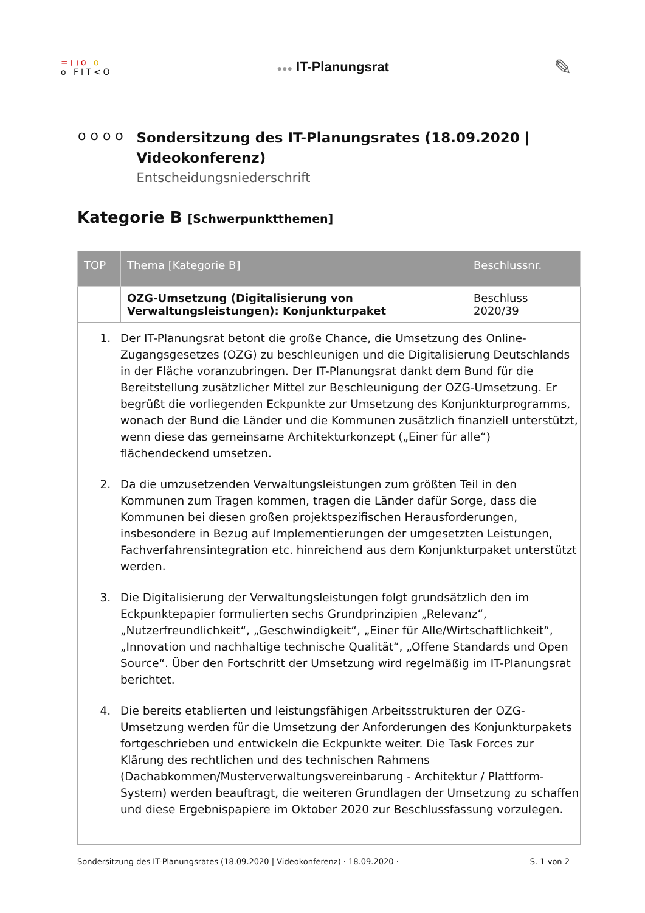=▢o o
o FIT<O
●●● IT-Planungsrat
✎
o o o o
Sondersitzung des IT-Planungsrates (18.09.2020 | Videokonferenz)
Entscheidungsniederschrift
Kategorie B [Schwerpunktthemen]
| TOP | Thema [Kategorie B] | Beschlussnr. |
| --- | --- | --- |
| | OZG-Umsetzung (Digitalisierung von Verwaltungsleistungen): Konjunkturpaket | Beschluss 2020/39 |
| 1. Der IT-Planungsrat betont die große Chance, die Umsetzung des Online-Zugangsgesetzes (OZG) zu beschleunigen und die Digitalisierung Deutschlands in der Fläche voranzubringen. Der IT-Planungsrat dankt dem Bund für die Bereitstellung zusätzlicher Mittel zur Beschleunigung der OZG-Umsetzung. Er begrüßt die vorliegenden Eckpunkte zur Umsetzung des Konjunkturprogramms, wonach der Bund die Länder und die Kommunen zusätzlich finanziell unterstützt, wenn diese das gemeinsame Architekturkonzept („Einer für alle“) flächendeckend umsetzen. 2. Da die umzusetzenden Verwaltungsleistungen zum größten Teil in den Kommunen zum Tragen kommen, tragen die Länder dafür Sorge, dass die Kommunen bei diesen großen projektspezifischen Herausforderungen, insbesondere in Bezug auf Implementierungen der umgesetzten Leistungen, Fachverfahrensintegration etc. hinreichend aus dem Konjunkturpaket unterstützt werden. 3. Die Digitalisierung der Verwaltungsleistungen folgt grundsätzlich den im Eckpunktepapier formulierten sechs Grundprinzipien „Relevanz“, „Nutzerfreundlichkeit“, „Geschwindigkeit“, „Einer für Alle/Wirtschaftlichkeit“, „Innovation und nachhaltige technische Qualität“, „Offene Standards und Open Source“. Über den Fortschritt der Umsetzung wird regelmäßig im IT-Planungsrat berichtet. 4. Die bereits etablierten und leistungsfähigen Arbeitsstrukturen der OZG-Umsetzung werden für die Umsetzung der Anforderungen des Konjunkturpakets fortgeschrieben und entwickeln die Eckpunkte weiter. Die Task Forces zur Klärung des rechtlichen und des technischen Rahmens (Dachabkommen/Musterverwaltungsvereinbarung - Architektur / Plattform-System) werden beauftragt, die weiteren Grundlagen der Umsetzung zu schaffen und diese Ergebnispapiere im Oktober 2020 zur Beschlussfassung vorzulegen. | | |
Sondersitzung des IT-Planungsrates (18.09.2020 | Videokonferenz) · 18.09.2020 · S. 1 von 2